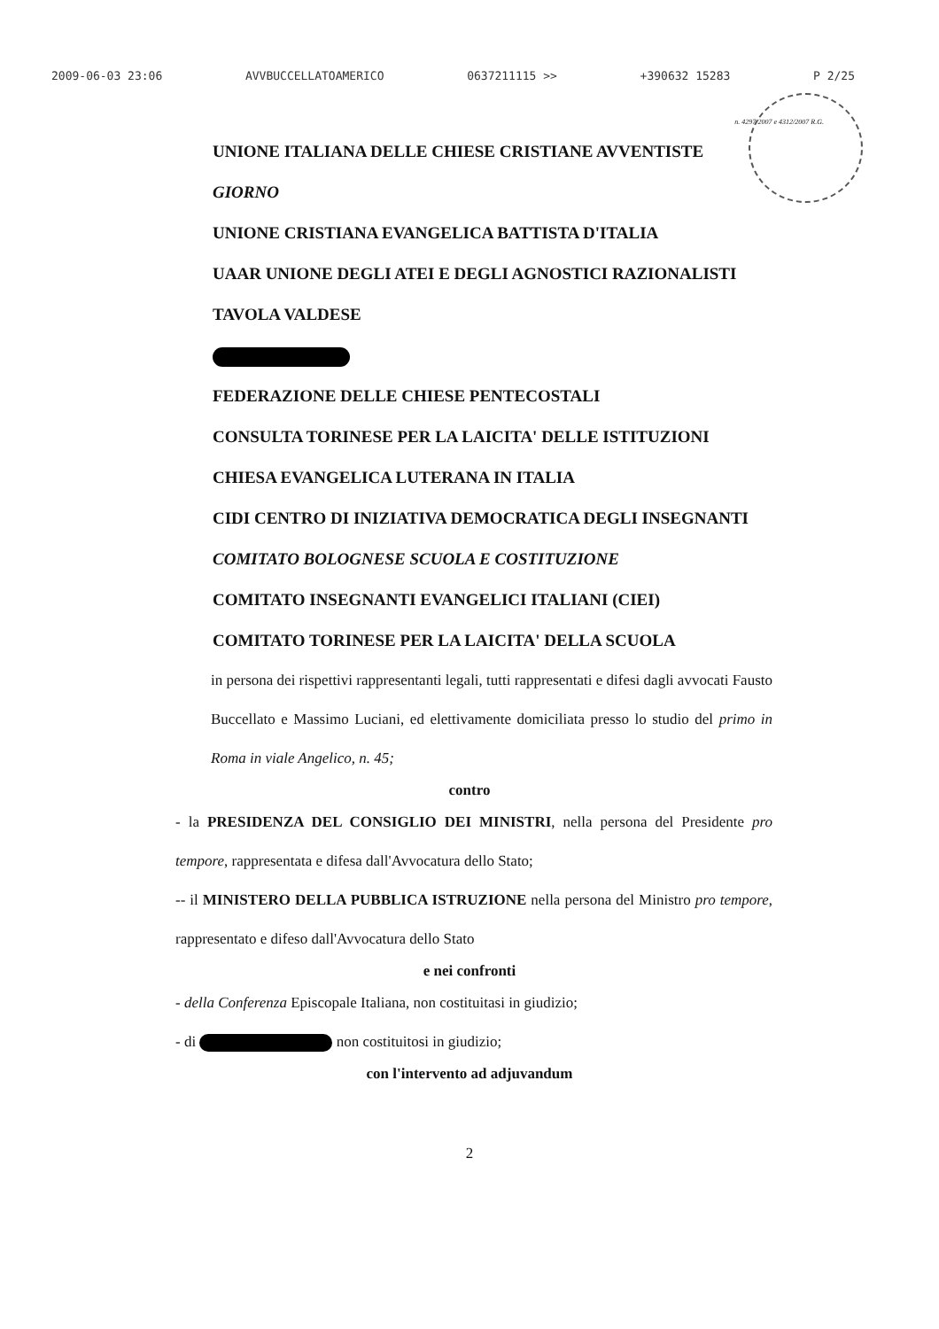2009-06-03 23:06 AVVBUCCELLATOAMERICO 0637211115 >> +390632 15283 P 2/25
n. 4297/2007 e 4312/2007 R.G.
UNIONE ITALIANA DELLE CHIESE CRISTIANE AVVENTISTE
GIORNO
UNIONE CRISTIANA EVANGELICA BATTISTA D'ITALIA
UAAR UNIONE DEGLI ATEI E DEGLI AGNOSTICI RAZIONALISTI
TAVOLA VALDESE
FEDERAZIONE DELLE CHIESE PENTECOSTALI
CONSULTA TORINESE PER LA LAICITA' DELLE ISTITUZIONI
CHIESA EVANGELICA LUTERANA IN ITALIA
CIDI CENTRO DI INIZIATIVA DEMOCRATICA DEGLI INSEGNANTI
COMITATO BOLOGNESE SCUOLA E COSTITUZIONE
COMITATO INSEGNANTI EVANGELICI ITALIANI (CIEI)
COMITATO TORINESE PER LA LAICITA' DELLA SCUOLA
in persona dei rispettivi rappresentanti legali, tutti rappresentati e difesi dagli avvocati Fausto Buccellato e Massimo Luciani, ed elettivamente domiciliata presso lo studio del primo in Roma in viale Angelico, n. 45;
contro
- la PRESIDENZA DEL CONSIGLIO DEI MINISTRI, nella persona del Presidente pro tempore, rappresentata e difesa dall'Avvocatura dello Stato;
-- il MINISTERO DELLA PUBBLICA ISTRUZIONE nella persona del Ministro pro tempore, rappresentato e difeso dall'Avvocatura dello Stato
e nei confronti
- della Conferenza Episcopale Italiana, non costituitasi in giudizio;
- di non costituitosi in giudizio;
con l'intervento ad adjuvandum
2